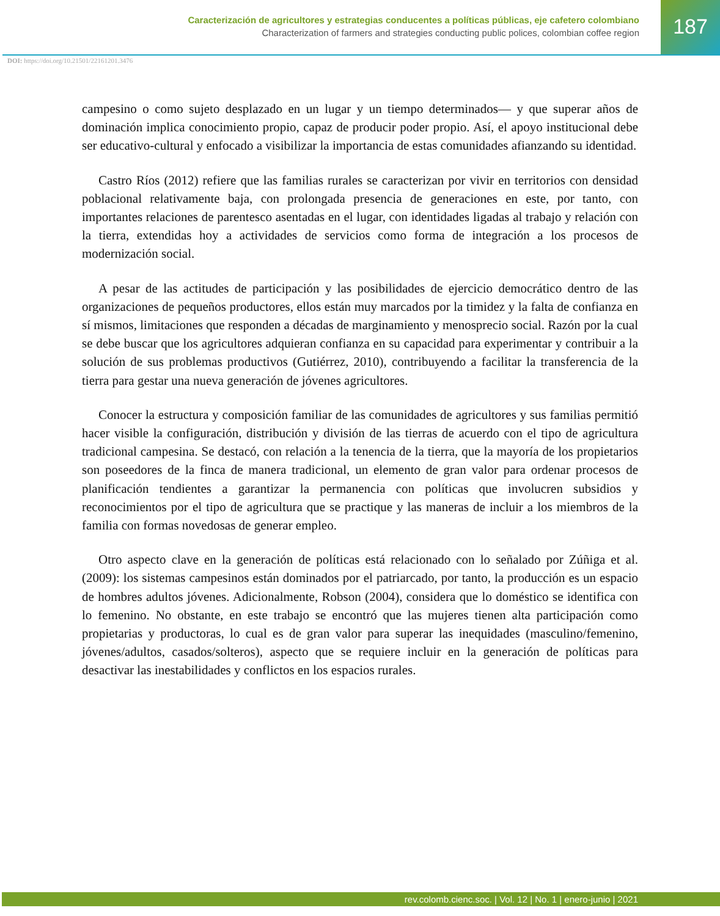Caracterización de agricultores y estrategias conducentes a políticas públicas, eje cafetero colombiano
Characterization of farmers and strategies conducting public polices, colombian coffee region
187
DOI: https://doi.org/10.21501/22161201.3476
campesino o como sujeto desplazado en un lugar y un tiempo determinados— y que superar años de dominación implica conocimiento propio, capaz de producir poder propio. Así, el apoyo institucional debe ser educativo-cultural y enfocado a visibilizar la importancia de estas comunidades afianzando su identidad.
Castro Ríos (2012) refiere que las familias rurales se caracterizan por vivir en territorios con densidad poblacional relativamente baja, con prolongada presencia de generaciones en este, por tanto, con importantes relaciones de parentesco asentadas en el lugar, con identidades ligadas al trabajo y relación con la tierra, extendidas hoy a actividades de servicios como forma de integración a los procesos de modernización social.
A pesar de las actitudes de participación y las posibilidades de ejercicio democrático dentro de las organizaciones de pequeños productores, ellos están muy marcados por la timidez y la falta de confianza en sí mismos, limitaciones que responden a décadas de marginamiento y menosprecio social. Razón por la cual se debe buscar que los agricultores adquieran confianza en su capacidad para experimentar y contribuir a la solución de sus problemas productivos (Gutiérrez, 2010), contribuyendo a facilitar la transferencia de la tierra para gestar una nueva generación de jóvenes agricultores.
Conocer la estructura y composición familiar de las comunidades de agricultores y sus familias permitió hacer visible la configuración, distribución y división de las tierras de acuerdo con el tipo de agricultura tradicional campesina. Se destacó, con relación a la tenencia de la tierra, que la mayoría de los propietarios son poseedores de la finca de manera tradicional, un elemento de gran valor para ordenar procesos de planificación tendientes a garantizar la permanencia con políticas que involucren subsidios y reconocimientos por el tipo de agricultura que se practique y las maneras de incluir a los miembros de la familia con formas novedosas de generar empleo.
Otro aspecto clave en la generación de políticas está relacionado con lo señalado por Zúñiga et al. (2009): los sistemas campesinos están dominados por el patriarcado, por tanto, la producción es un espacio de hombres adultos jóvenes. Adicionalmente, Robson (2004), considera que lo doméstico se identifica con lo femenino. No obstante, en este trabajo se encontró que las mujeres tienen alta participación como propietarias y productoras, lo cual es de gran valor para superar las inequidades (masculino/femenino, jóvenes/adultos, casados/solteros), aspecto que se requiere incluir en la generación de políticas para desactivar las inestabilidades y conflictos en los espacios rurales.
rev.colomb.cienc.soc. | Vol. 12 | No. 1 | enero-junio | 2021